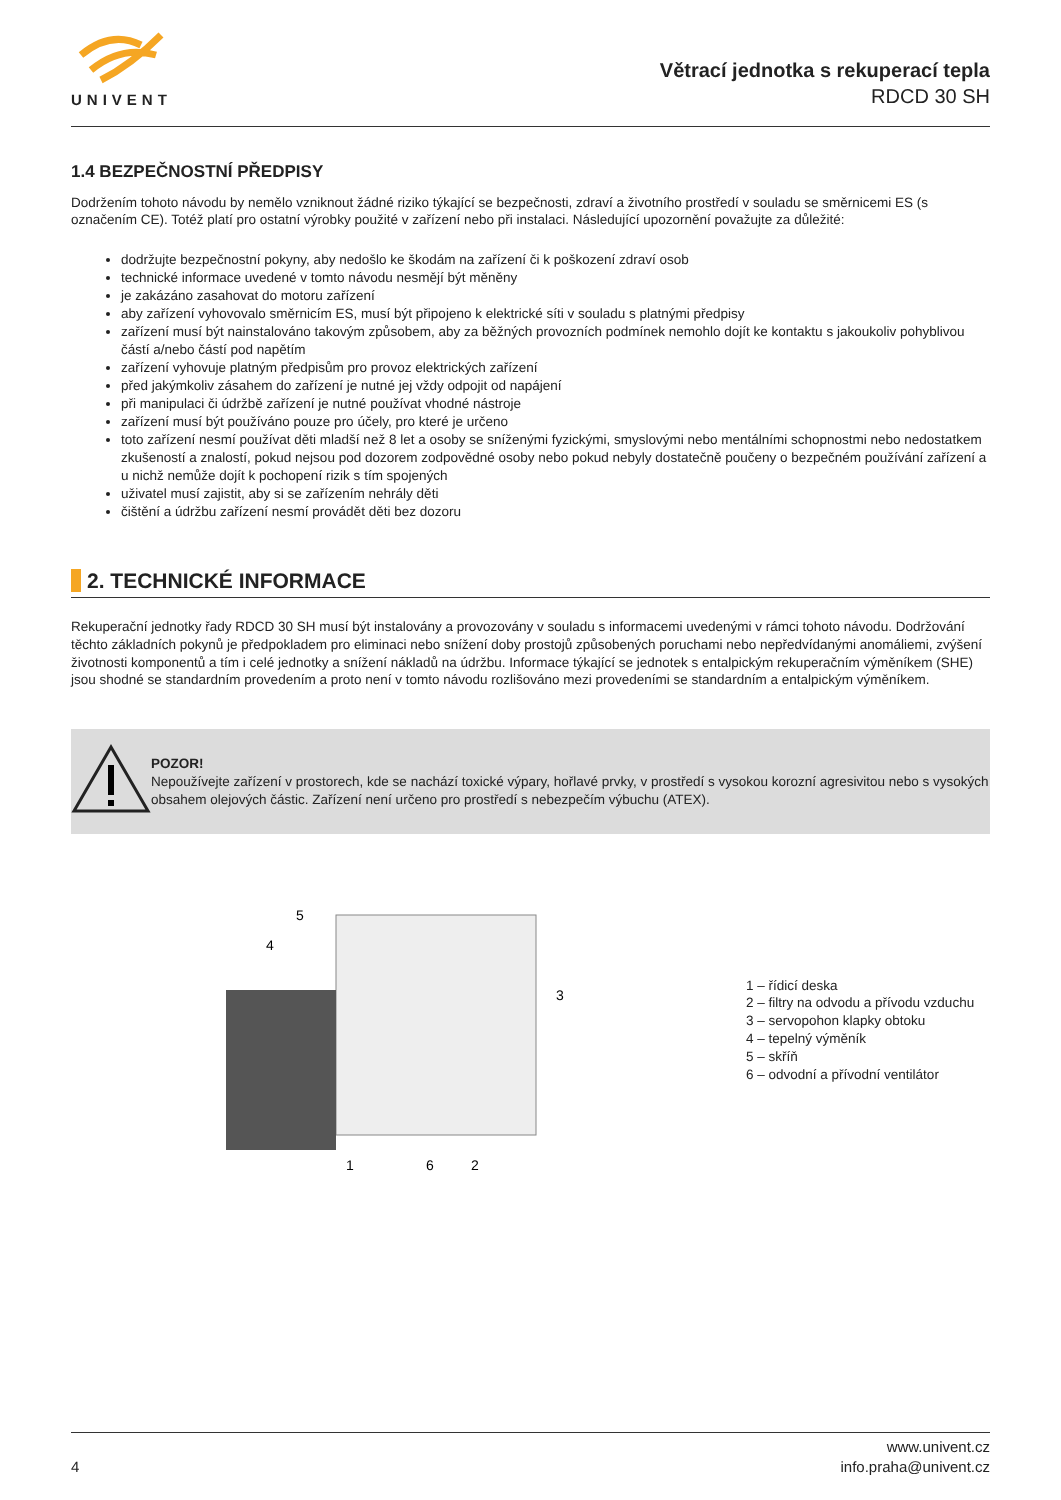UNIVENT
Větrací jednotka s rekuperací tepla
RDCD 30 SH
1.4 BEZPEČNOSTNÍ PŘEDPISY
Dodržením tohoto návodu by nemělo vzniknout žádné riziko týkající se bezpečnosti, zdraví a životního prostředí v souladu se směrnicemi ES (s označením CE). Totéž platí pro ostatní výrobky použité v zařízení nebo při instalaci. Následující upozornění považujte za důležité:
dodržujte bezpečnostní pokyny, aby nedošlo ke škodám na zařízení či k poškození zdraví osob
technické informace uvedené v tomto návodu nesmějí být měněny
je zakázáno zasahovat do motoru zařízení
aby zařízení vyhovovalo směrnicím ES, musí být připojeno k elektrické síti v souladu s platnými předpisy
zařízení musí být nainstalováno takovým způsobem, aby za běžných provozních podmínek nemohlo dojít ke kontaktu s jakoukoliv pohyblivou částí a/nebo částí pod napětím
zařízení vyhovuje platným předpisům pro provoz elektrických zařízení
před jakýmkoliv zásahem do zařízení je nutné jej vždy odpojit od napájení
při manipulaci či údržbě zařízení je nutné používat vhodné nástroje
zařízení musí být používáno pouze pro účely, pro které je určeno
toto zařízení nesmí používat děti mladší než 8 let a osoby se sníženými fyzickými, smyslovými nebo mentálními schopnostmi nebo nedostatkem zkušeností a znalostí, pokud nejsou pod dozorem zodpovědné osoby nebo pokud nebyly dostatečně poučeny o bezpečném používání zařízení a u nichž nemůže dojít k pochopení rizik s tím spojených
uživatel musí zajistit, aby si se zařízením nehrály děti
čištění a údržbu zařízení nesmí provádět děti bez dozoru
2. TECHNICKÉ INFORMACE
Rekuperační jednotky řady RDCD 30 SH musí být instalovány a provozovány v souladu s informacemi uvedenými v rámci tohoto návodu. Dodržování těchto základních pokynů je předpokladem pro eliminaci nebo snížení doby prostojů způsobených poruchami nebo nepředvídanými anomáliemi, zvýšení životnosti komponentů a tím i celé jednotky a snížení nákladů na údržbu. Informace týkající se jednotek s entalpickým rekuperačním výměníkem (SHE) jsou shodné se standardním provedením a proto není v tomto návodu rozlišováno mezi provedeními se standardním a entalpickým výměníkem.
POZOR!
Nepoužívejte zařízení v prostorech, kde se nachází toxické výpary, hořlavé prvky, v prostředí s vysokou korozní agresivitou nebo s vysokých obsahem olejových částic. Zařízení není určeno pro prostředí s nebezpečím výbuchu (ATEX).
4
5
3
1
6
2
1 – řídicí deska
2 – filtry na odvodu a přívodu vzduchu
3 – servopohon klapky obtoku
4 – tepelný výměník
5 – skříň
6 – odvodní a přívodní ventilátor
4
www.univent.cz
info.praha@univent.cz